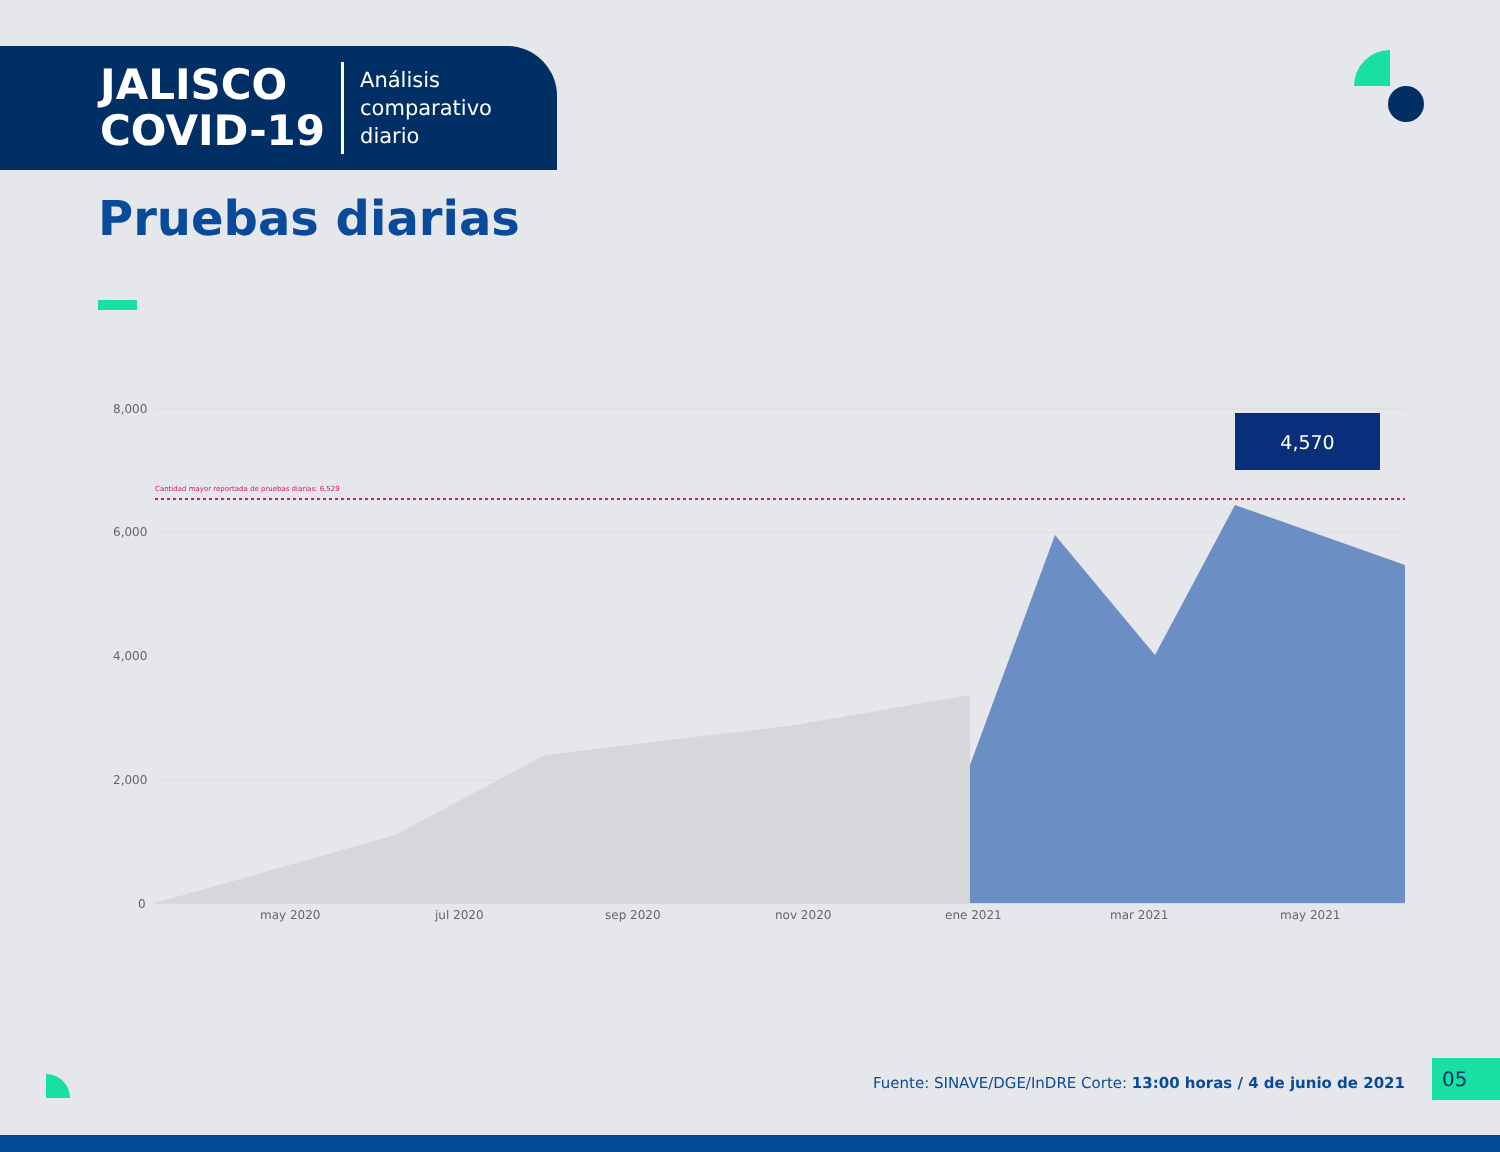JALISCO
COVID-19
Análisis
comparativo
diario
Pruebas diarias
8,000
6,000
4,000
2,000
0
Cantidad mayor reportada de pruebas diarias: 6,529
may 2020 jul 2020 sep 2020 nov 2020 ene 2021 mar 2021 may 2021
4,570
Fuente: SINAVE/DGE/InDRE Corte: 13:00 horas / 4 de junio de 2021
05